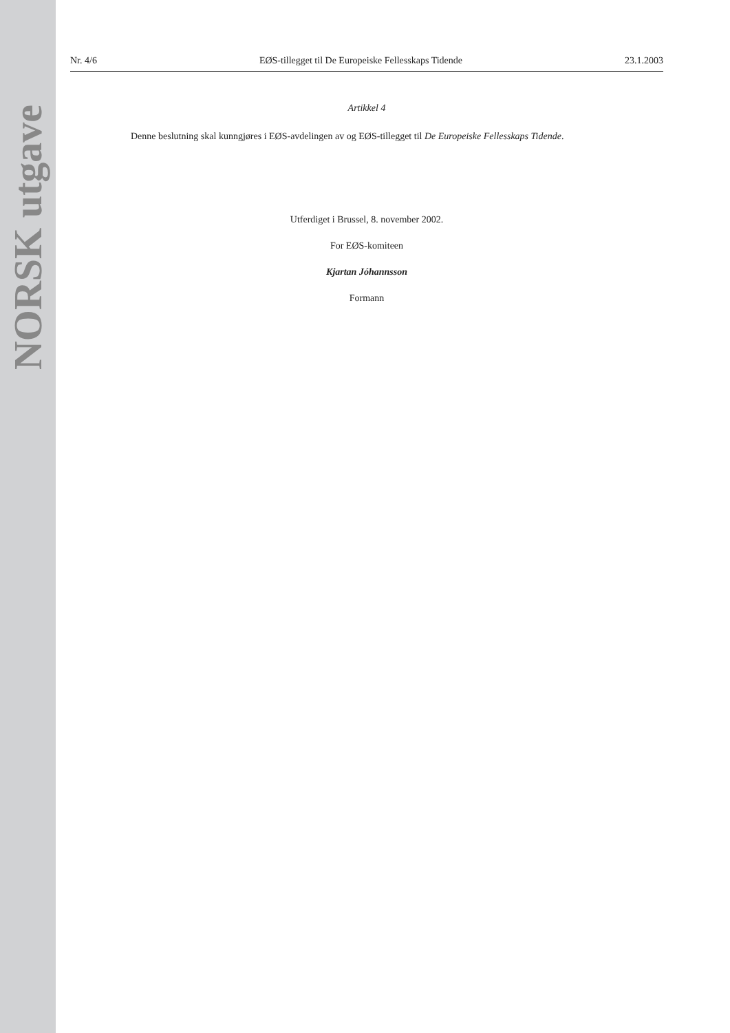NORSK utgave
Nr. 4/6 EØS-tillegget til De Europeiske Fellesskaps Tidende 23.1.2003
Artikkel 4
Denne beslutning skal kunngjøres i EØS-avdelingen av og EØS-tillegget til De Europeiske Fellesskaps Tidende.
Utferdiget i Brussel, 8. november 2002.
For EØS-komiteen
Kjartan Jóhannsson
Formann